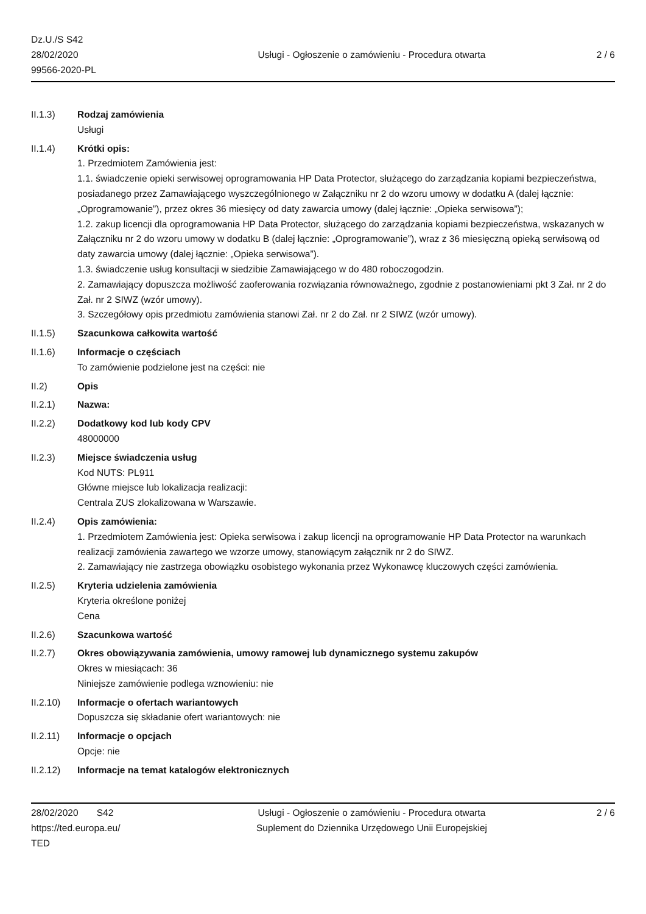Dz.U./S S42
28/02/2020
99566-2020-PL
Usługi - Ogłoszenie o zamówieniu - Procedura otwarta
2 / 6
II.1.3) Rodzaj zamówienia
Usługi
II.1.4) Krótki opis:
1. Przedmiotem Zamówienia jest:
1.1. świadczenie opieki serwisowej oprogramowania HP Data Protector, służącego do zarządzania kopiami bezpieczeństwa, posiadanego przez Zamawiającego wyszczególnionego w Załączniku nr 2 do wzoru umowy w dodatku A (dalej łącznie: „Oprogramowanie”), przez okres 36 miesięcy od daty zawarcia umowy (dalej łącznie: „Opieka serwisowa”);
1.2. zakup licencji dla oprogramowania HP Data Protector, służącego do zarządzania kopiami bezpieczeństwa, wskazanych w Załączniku nr 2 do wzoru umowy w dodatku B (dalej łącznie: „Oprogramowanie”), wraz z 36 miesięczną opieką serwisową od daty zawarcia umowy (dalej łącznie: „Opieka serwisowa”).
1.3. świadczenie usług konsultacji w siedzibie Zamawiającego w do 480 roboczogodzin.
2. Zamawiający dopuszcza możliwość zaoferowania rozwiązania równoważnego, zgodnie z postanowieniami pkt 3 Zał. nr 2 do Zał. nr 2 SIWZ (wzór umowy).
3. Szczegółowy opis przedmiotu zamówienia stanowi Zał. nr 2 do Zał. nr 2 SIWZ (wzór umowy).
II.1.5) Szacunkowa całkowita wartość
II.1.6) Informacje o częściach
To zamówienie podzielone jest na części: nie
II.2) Opis
II.2.1) Nazwa:
II.2.2) Dodatkowy kod lub kody CPV
48000000
II.2.3) Miejsce świadczenia usług
Kod NUTS: PL911
Główne miejsce lub lokalizacja realizacji:
Centrala ZUS zlokalizowana w Warszawie.
II.2.4) Opis zamówienia:
1. Przedmiotem Zamówienia jest: Opieka serwisowa i zakup licencji na oprogramowanie HP Data Protector na warunkach realizacji zamówienia zawartego we wzorze umowy, stanowiącym załącznik nr 2 do SIWZ.
2. Zamawiający nie zastrzega obowiązku osobistego wykonania przez Wykonawcę kluczowych części zamówienia.
II.2.5) Kryteria udzielenia zamówienia
Kryteria określone poniżej
Cena
II.2.6) Szacunkowa wartość
II.2.7) Okres obowiązywania zamówienia, umowy ramowej lub dynamicznego systemu zakupów
Okres w miesiącach: 36
Niniejsze zamówienie podlega wznowieniu: nie
II.2.10) Informacje o ofertach wariantowych
Dopuszcza się składanie ofert wariantowych: nie
II.2.11) Informacje o opcjach
Opcje: nie
II.2.12) Informacje na temat katalogów elektronicznych
28/02/2020 S42
https://ted.europa.eu/
TED
Usługi - Ogłoszenie o zamówieniu - Procedura otwarta
Suplement do Dziennika Urzędowego Unii Europejskiej
2 / 6